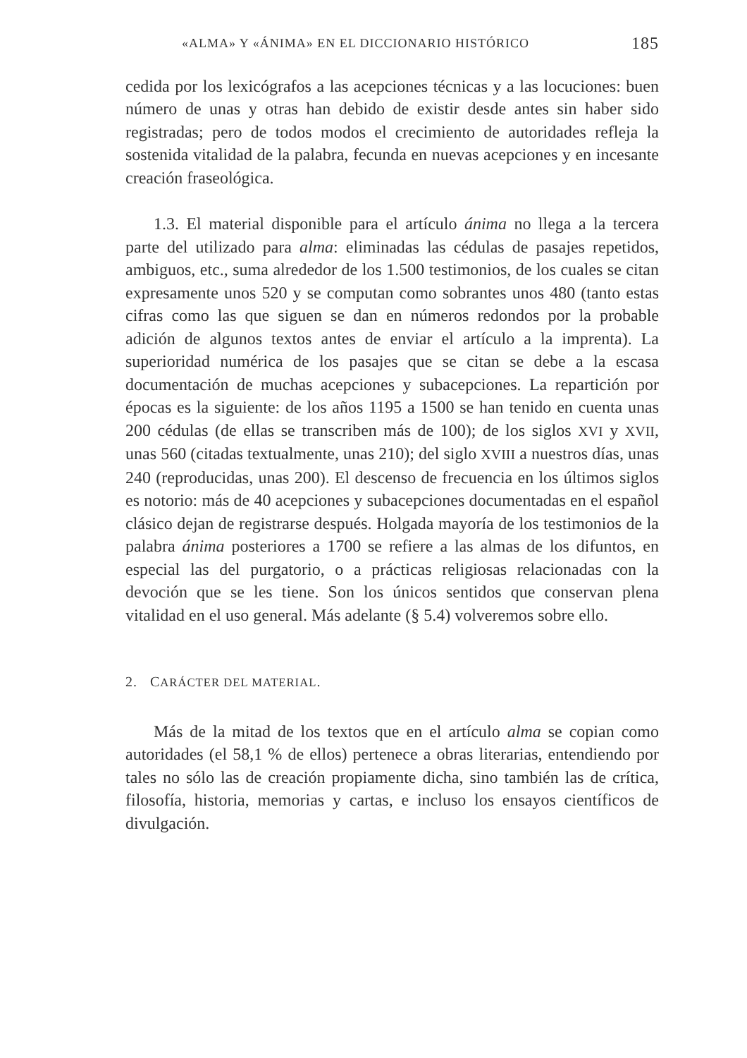«ALMA» Y «ÁNIMA» EN EL DICCIONARIO HISTÓRICO 185
cedida por los lexicógrafos a las acepciones técnicas y a las locuciones: buen número de unas y otras han debido de existir desde antes sin haber sido registradas; pero de todos modos el crecimiento de autoridades refleja la sostenida vitalidad de la palabra, fecunda en nuevas acepciones y en incesante creación fraseológica.
1.3. El material disponible para el artículo ánima no llega a la tercera parte del utilizado para alma: eliminadas las cédulas de pasajes repetidos, ambiguos, etc., suma alrededor de los 1.500 testimonios, de los cuales se citan expresamente unos 520 y se computan como sobrantes unos 480 (tanto estas cifras como las que siguen se dan en números redondos por la probable adición de algunos textos antes de enviar el artículo a la imprenta). La superioridad numérica de los pasajes que se citan se debe a la escasa documentación de muchas acepciones y subacepciones. La repartición por épocas es la siguiente: de los años 1195 a 1500 se han tenido en cuenta unas 200 cédulas (de ellas se transcriben más de 100); de los siglos XVI y XVII, unas 560 (citadas textualmente, unas 210); del siglo XVIII a nuestros días, unas 240 (reproducidas, unas 200). El descenso de frecuencia en los últimos siglos es notorio: más de 40 acepciones y subacepciones documentadas en el español clásico dejan de registrarse después. Holgada mayoría de los testimonios de la palabra ánima posteriores a 1700 se refiere a las almas de los difuntos, en especial las del purgatorio, o a prácticas religiosas relacionadas con la devoción que se les tiene. Son los únicos sentidos que conservan plena vitalidad en el uso general. Más adelante (§ 5.4) volveremos sobre ello.
2. CARÁCTER DEL MATERIAL.
Más de la mitad de los textos que en el artículo alma se copian como autoridades (el 58,1 % de ellos) pertenece a obras literarias, entendiendo por tales no sólo las de creación propiamente dicha, sino también las de crítica, filosofía, historia, memorias y cartas, e incluso los ensayos científicos de divulgación.